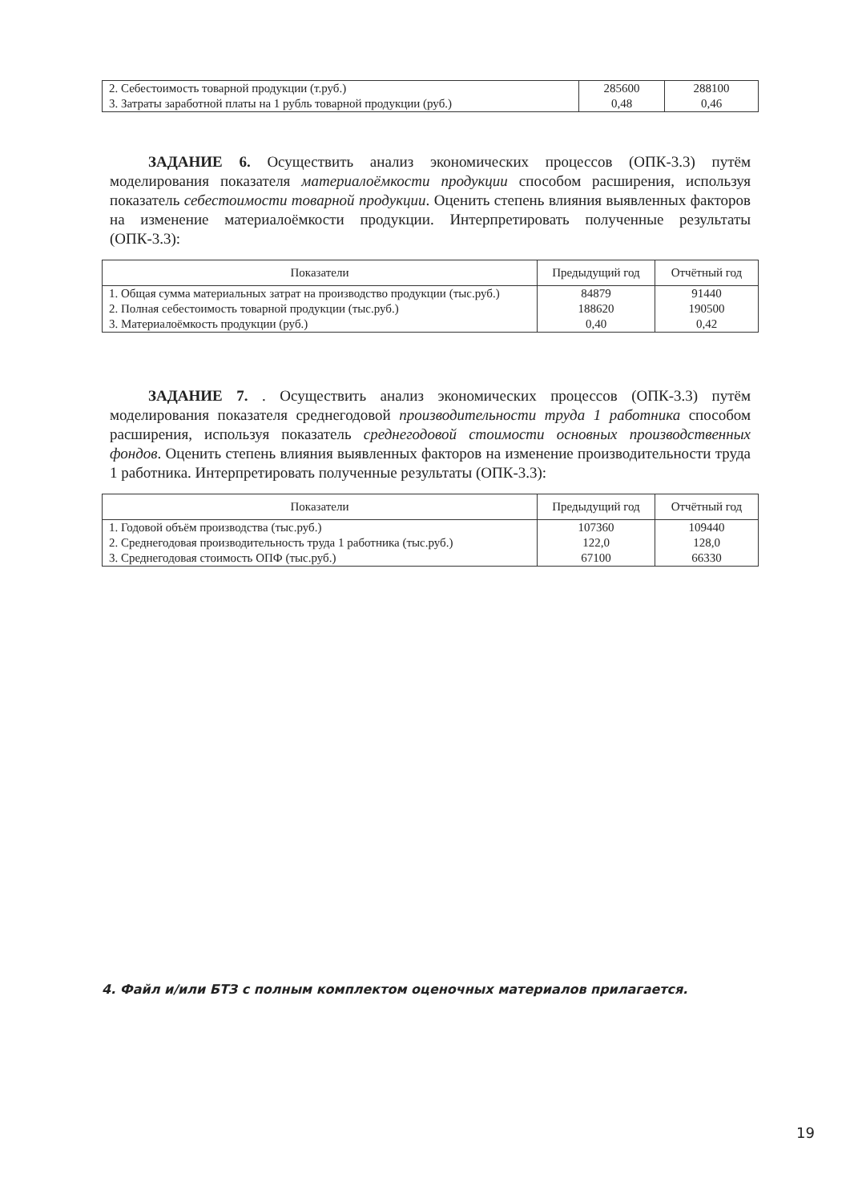| 2. Себестоимость товарной продукции (т.руб.) 3. Затраты заработной платы на 1 рубль товарной продукции (руб.) | 285600 0,48 | 288100 0,46 |
ЗАДАНИЕ 6. Осуществить анализ экономических процессов (ОПК-3.3) путём моделирования показателя материалоёмкости продукции способом расширения, используя показатель себестоимости товарной продукции. Оценить степень влияния выявленных факторов на изменение материалоёмкости продукции. Интерпретировать полученные результаты (ОПК-3.3):
| Показатели | Предыдущий год | Отчётный год |
| --- | --- | --- |
| 1. Общая сумма материальных затрат на производство продукции (тыс.руб.) 2. Полная себестоимость товарной продукции (тыс.руб.) 3. Материалоёмкость продукции (руб.) | 84879 188620 0,40 | 91440 190500 0,42 |
ЗАДАНИЕ 7. . Осуществить анализ экономических процессов (ОПК-3.3) путём моделирования показателя среднегодовой производительности труда 1 работника способом расширения, используя показатель среднегодовой стоимости основных производственных фондов. Оценить степень влияния выявленных факторов на изменение производительности труда 1 работника. Интерпретировать полученные результаты (ОПК-3.3):
| Показатели | Предыдущий год | Отчётный год |
| --- | --- | --- |
| 1. Годовой объём производства (тыс.руб.) 2. Среднегодовая производительность труда 1 работника (тыс.руб.) 3. Среднегодовая стоимость ОПФ (тыс.руб.) | 107360 122,0 67100 | 109440 128,0 66330 |
4. Файл и/или БТЗ с полным комплектом оценочных материалов прилагается.
19